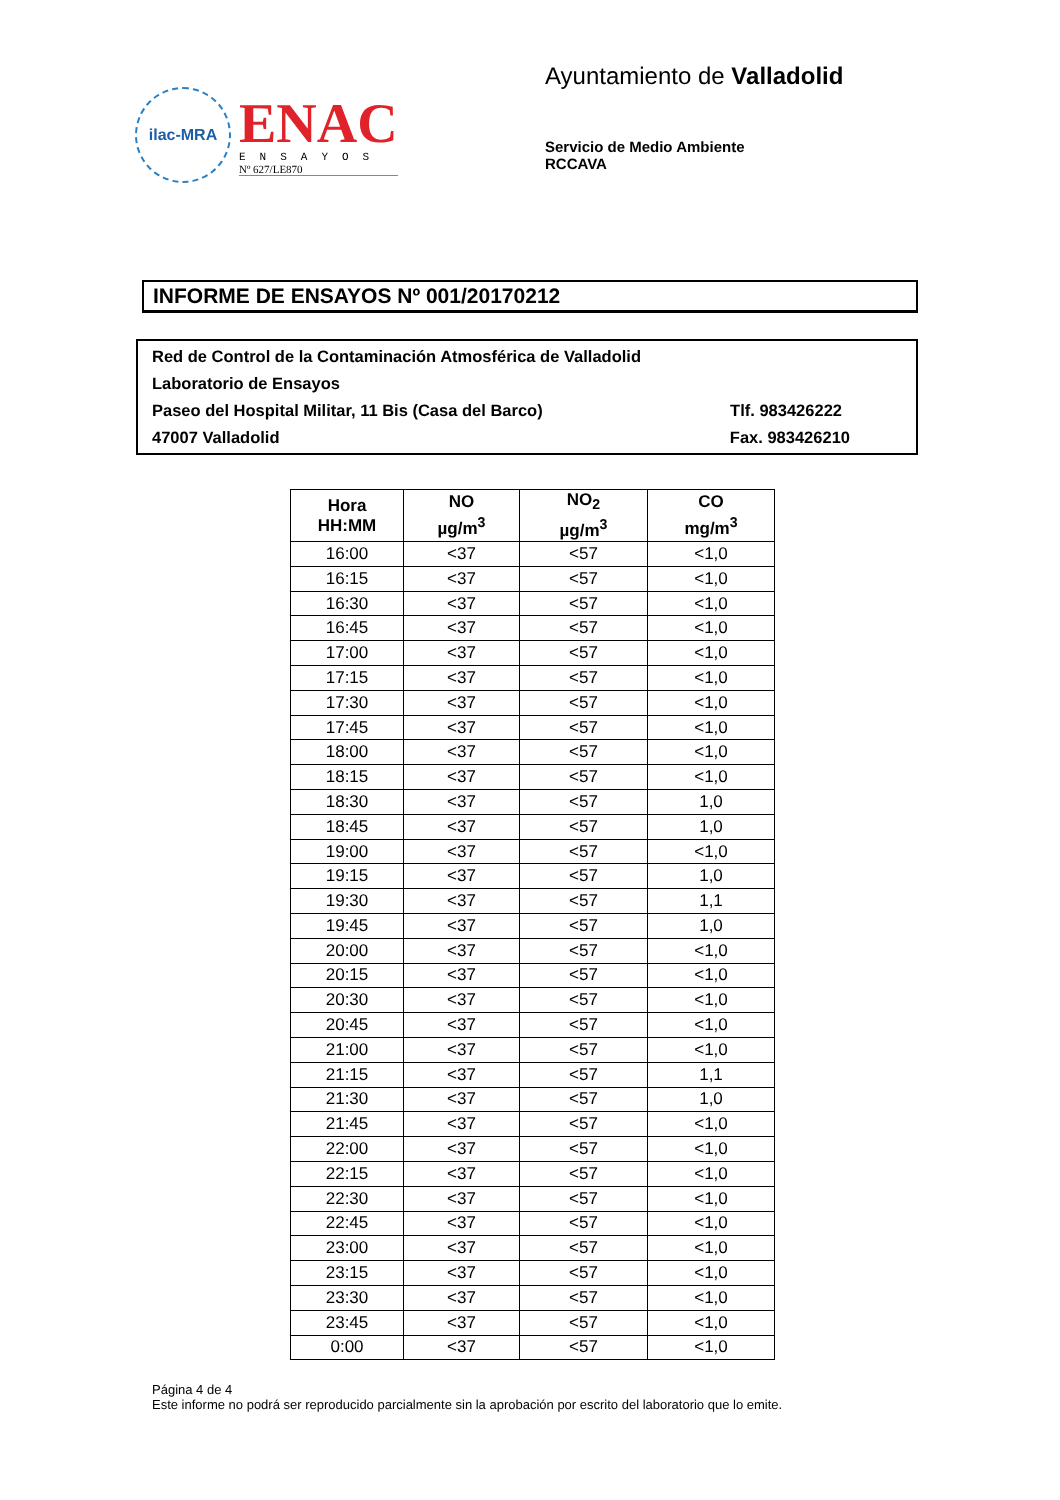ilac-MRA
ENAC
ENSAYOS
Nº 627/LE870
Ayuntamiento de Valladolid
Servicio de Medio Ambiente
RCCAVA
INFORME DE ENSAYOS Nº 001/20170212
Red de Control de la Contaminación Atmosférica de Valladolid
Laboratorio de Ensayos
Paseo del Hospital Militar, 11 Bis (Casa del Barco) Tlf. 983426222
47007 Valladolid Fax. 983426210
| Hora HH:MM | NO µg/m<sup>3</sup> | NO<sub>2</sub> µg/m<sup>3</sup> | CO mg/m<sup>3</sup> |
| --- | --- | --- | --- |
| 16:00 | <37 | <57 | <1,0 |
| 16:15 | <37 | <57 | <1,0 |
| 16:30 | <37 | <57 | <1,0 |
| 16:45 | <37 | <57 | <1,0 |
| 17:00 | <37 | <57 | <1,0 |
| 17:15 | <37 | <57 | <1,0 |
| 17:30 | <37 | <57 | <1,0 |
| 17:45 | <37 | <57 | <1,0 |
| 18:00 | <37 | <57 | <1,0 |
| 18:15 | <37 | <57 | <1,0 |
| 18:30 | <37 | <57 | 1,0 |
| 18:45 | <37 | <57 | 1,0 |
| 19:00 | <37 | <57 | <1,0 |
| 19:15 | <37 | <57 | 1,0 |
| 19:30 | <37 | <57 | 1,1 |
| 19:45 | <37 | <57 | 1,0 |
| 20:00 | <37 | <57 | <1,0 |
| 20:15 | <37 | <57 | <1,0 |
| 20:30 | <37 | <57 | <1,0 |
| 20:45 | <37 | <57 | <1,0 |
| 21:00 | <37 | <57 | <1,0 |
| 21:15 | <37 | <57 | 1,1 |
| 21:30 | <37 | <57 | 1,0 |
| 21:45 | <37 | <57 | <1,0 |
| 22:00 | <37 | <57 | <1,0 |
| 22:15 | <37 | <57 | <1,0 |
| 22:30 | <37 | <57 | <1,0 |
| 22:45 | <37 | <57 | <1,0 |
| 23:00 | <37 | <57 | <1,0 |
| 23:15 | <37 | <57 | <1,0 |
| 23:30 | <37 | <57 | <1,0 |
| 23:45 | <37 | <57 | <1,0 |
| 0:00 | <37 | <57 | <1,0 |
Página 4 de 4
Este informe no podrá ser reproducido parcialmente sin la aprobación por escrito del laboratorio que lo emite.